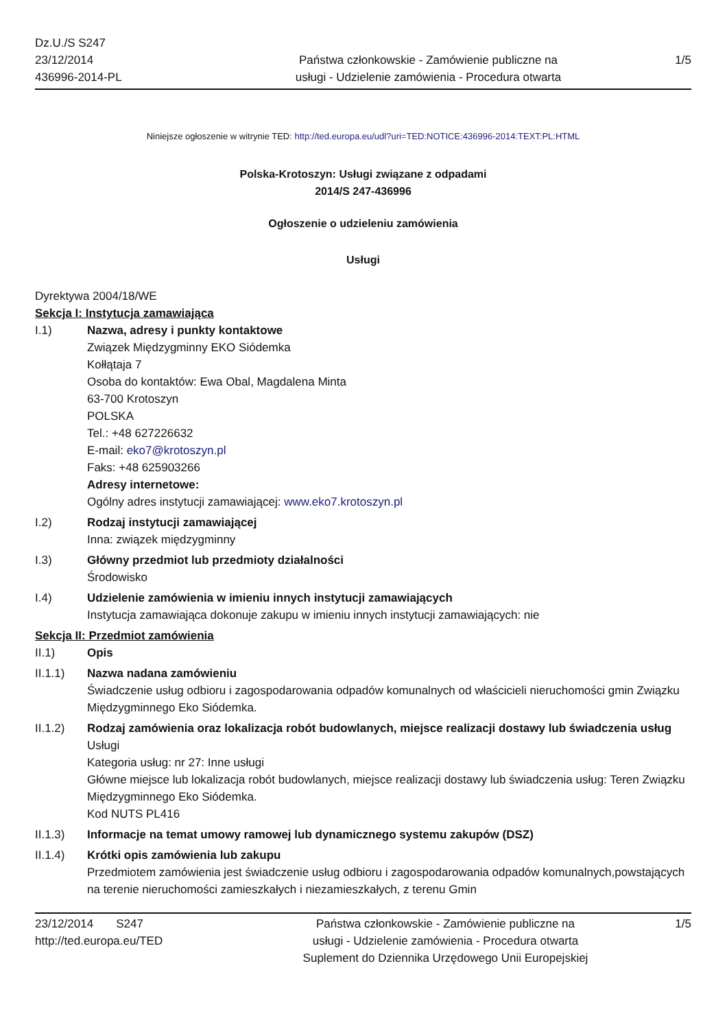Dz.U./S S247
23/12/2014
436996-2014-PL
Państwa członkowskie - Zamówienie publiczne na
usługi - Udzielenie zamówienia - Procedura otwarta
1/5
Niniejsze ogłoszenie w witrynie TED: http://ted.europa.eu/udl?uri=TED:NOTICE:436996-2014:TEXT:PL:HTML
Polska-Krotoszyn: Usługi związane z odpadami
2014/S 247-436996
Ogłoszenie o udzieleniu zamówienia
Usługi
Dyrektywa 2004/18/WE
Sekcja I: Instytucja zamawiająca
I.1) Nazwa, adresy i punkty kontaktowe
Związek Międzygminny EKO Siódemka
Kołłątaja 7
Osoba do kontaktów: Ewa Obal, Magdalena Minta
63-700 Krotoszyn
POLSKA
Tel.: +48 627226632
E-mail: eko7@krotoszyn.pl
Faks: +48 625903266
Adresy internetowe:
Ogólny adres instytucji zamawiającej: www.eko7.krotoszyn.pl
I.2) Rodzaj instytucji zamawiającej
Inna: związek międzygminny
I.3) Główny przedmiot lub przedmioty działalności
Środowisko
I.4) Udzielenie zamówienia w imieniu innych instytucji zamawiających
Instytucja zamawiająca dokonuje zakupu w imieniu innych instytucji zamawiających: nie
Sekcja II: Przedmiot zamówienia
II.1) Opis
II.1.1) Nazwa nadana zamówieniu
Świadczenie usług odbioru i zagospodarowania odpadów komunalnych od właścicieli nieruchomości gmin Związku Międzygminnego Eko Siódemka.
II.1.2) Rodzaj zamówienia oraz lokalizacja robót budowlanych, miejsce realizacji dostawy lub świadczenia usług
Usługi
Kategoria usług: nr 27: Inne usługi
Główne miejsce lub lokalizacja robót budowlanych, miejsce realizacji dostawy lub świadczenia usług: Teren Związku Międzygminnego Eko Siódemka.
Kod NUTS PL416
II.1.3) Informacje na temat umowy ramowej lub dynamicznego systemu zakupów (DSZ)
II.1.4) Krótki opis zamówienia lub zakupu
Przedmiotem zamówienia jest świadczenie usług odbioru i zagospodarowania odpadów komunalnych,powstających na terenie nieruchomości zamieszkałych i niezamieszkałych, z terenu Gmin
23/12/2014 S247
http://ted.europa.eu/TED
Państwa członkowskie - Zamówienie publiczne na
usługi - Udzielenie zamówienia - Procedura otwarta
Suplement do Dziennika Urzędowego Unii Europejskiej
1/5